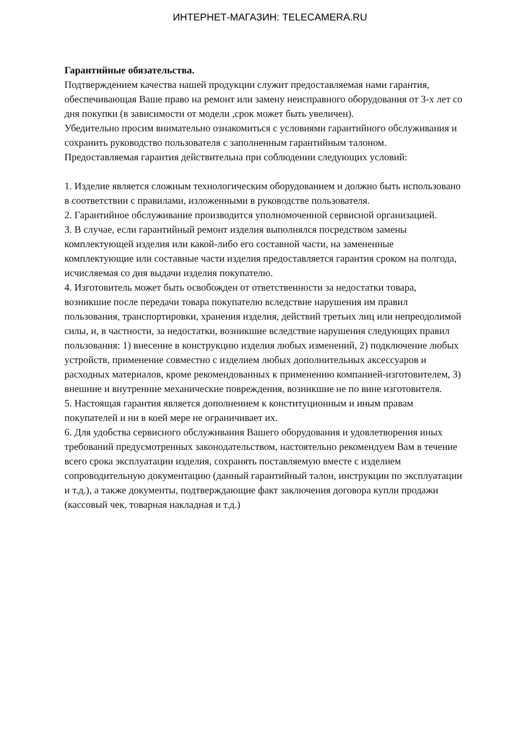ИНТЕРНЕТ-МАГАЗИН: TELECAMERA.RU
Гарантийные обязательства.
Подтверждением качества нашей продукции служит предоставляемая нами гарантия, обеспечивающая Ваше право на ремонт или замену неисправного оборудования от 3-х лет со дня покупки (в зависимости от модели ,срок может быть увеличен).
Убедительно просим внимательно ознакомиться с условиями гарантийного обслуживания и сохранить руководство пользователя с заполненным гарантийным талоном.
Предоставляемая гарантия действительна при соблюдении следующих условий:
1. Изделие является сложным технологическим оборудованием и должно быть использовано в соответствии с правилами, изложенными в руководстве пользователя.
2. Гарантийное обслуживание производится уполномоченной сервисной организацией.
3. В случае, если гарантийный ремонт изделия выполнялся посредством замены комплектующей изделия или какой-либо его составной части, на замененные комплектующие или составные части изделия предоставляется гарантия сроком на полгода, исчисляемая со дня выдачи изделия покупателю.
4. Изготовитель может быть освобожден от ответственности за недостатки товара, возникшие после передачи товара покупателю вследствие нарушения им правил пользования, транспортировки, хранения изделия, действий третьих лиц или непреодолимой силы, и, в частности, за недостатки, возникшие вследствие нарушения следующих правил пользования: 1) внесение в конструкцию изделия любых изменений, 2) подключение любых устройств, применение совместно с изделием любых дополнительных аксессуаров и расходных материалов, кроме рекомендованных к применению компанией-изготовителем, 3) внешние и внутренние механические повреждения, возникшие не по вине изготовителя.
5. Настоящая гарантия является дополнением к конституционным и иным правам покупателей и ни в коей мере не ограничивает их.
6. Для удобства сервисного обслуживания Вашего оборудования и удовлетворения иных требований предусмотренных законодательством, настоятельно рекомендуем Вам в течение всего срока эксплуатации изделия, сохранять поставляемую вместе с изделием сопроводительную документацию (данный гарантийный талон, инструкции по эксплуатации и т.д.), а также документы, подтверждающие факт заключения договора купли продажи (кассовый чек, товарная накладная и т.д.)